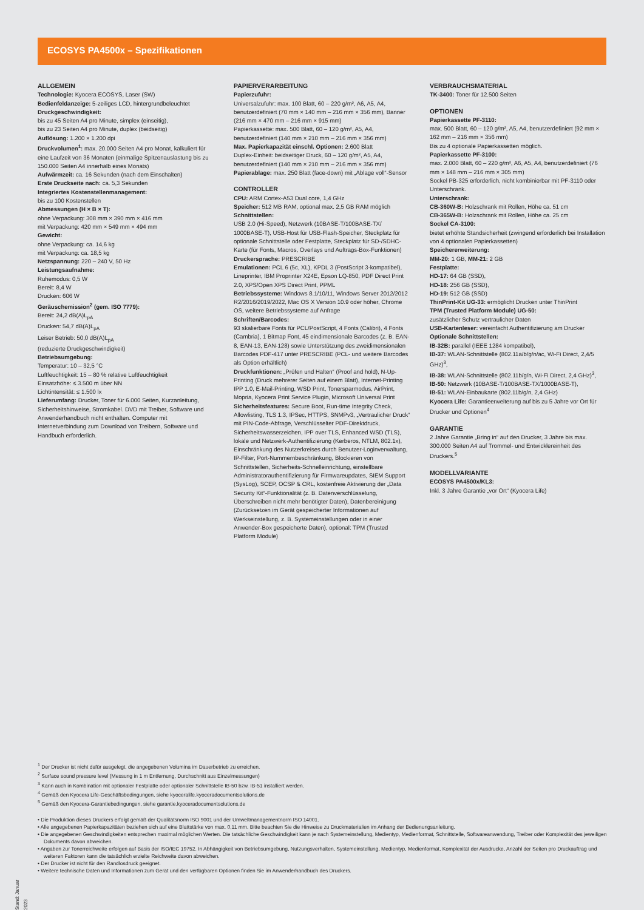ECOSYS PA4500x – Spezifikationen
ALLGEMEIN
Technologie: Kyocera ECOSYS, Laser (SW)
Bedienfeldanzeige: 5-zeiliges LCD, hintergrundbeleuchtet
Druckgeschwindigkeit:
bis zu 45 Seiten A4 pro Minute, simplex (einseitig),
bis zu 23 Seiten A4 pro Minute, duplex (beidseitig)
Auflösung: 1.200 × 1.200 dpi
Druckvolumen<sup>1</sup>: max. 20.000 Seiten A4 pro Monat, kalkuliert für eine Laufzeit von 36 Monaten (einmalige Spitzenauslastung bis zu 150.000 Seiten A4 innerhalb eines Monats)
Aufwärmzeit: ca. 16 Sekunden (nach dem Einschalten)
Erste Druckseite nach: ca. 5,3 Sekunden
Integriertes Kostenstellenmanagement:
bis zu 100 Kostenstellen
Abmessungen (H × B × T):
ohne Verpackung: 308 mm × 390 mm × 416 mm
mit Verpackung: 420 mm × 549 mm × 494 mm
Gewicht:
ohne Verpackung: ca. 14,6 kg
mit Verpackung: ca. 18,5 kg
Netzspannung: 220 – 240 V, 50 Hz
Leistungsaufnahme:
Ruhemodus: 0,5 W
Bereit: 8,4 W
Drucken: 606 W
Geräuschemission<sup>2</sup> (gem. ISO 7779):
Bereit: 24,2 dB(A)L<sub>pA</sub>
Drucken: 54,7 dB(A)L<sub>pA</sub>
Leiser Betrieb: 50,0 dB(A)L<sub>pA</sub>
(reduzierte Druckgeschwindigkeit)
Betriebsumgebung:
Temperatur: 10 – 32,5 °C
Luftfeuchtigkeit: 15 – 80 % relative Luftfeuchtigkeit
Einsatzhöhe: ≤ 3.500 m über NN
Lichtintensität: ≤ 1.500 lx
Lieferumfang: Drucker, Toner für 6.000 Seiten, Kurzanleitung, Sicherheitshinweise, Stromkabel. DVD mit Treiber, Software und Anwenderhandbuch nicht enthalten. Computer mit Internetverbindung zum Download von Treibern, Software und Handbuch erforderlich.
PAPIERVERARBEITUNG
Papierzufuhr:
Universalzufuhr: max. 100 Blatt, 60 – 220 g/m², A6, A5, A4, benutzerdefiniert (70 mm × 140 mm – 216 mm × 356 mm), Banner (216 mm × 470 mm – 216 mm × 915 mm)
Papierkassette: max. 500 Blatt, 60 – 120 g/m², A5, A4, benutzerdefiniert (140 mm × 210 mm – 216 mm × 356 mm)
Max. Papierkapazität einschl. Optionen: 2.600 Blatt
Duplex-Einheit: beidseitiger Druck, 60 – 120 g/m², A5, A4, benutzerdefiniert (140 mm × 210 mm – 216 mm × 356 mm)
Papierablage: max. 250 Blatt (face-down) mit „Ablage voll“-Sensor
CONTROLLER
CPU: ARM Cortex-A53 Dual core, 1,4 GHz
Speicher: 512 MB RAM, optional max. 2,5 GB RAM möglich
Schnittstellen:
USB 2.0 (Hi-Speed), Netzwerk (10BASE-T/100BASE-TX/ 1000BASE-T), USB-Host für USB-Flash-Speicher, Steckplatz für optionale Schnittstelle oder Festplatte, Steckplatz für SD-/SDHC-Karte (für Fonts, Macros, Overlays und Auftrags-Box-Funktionen)
Druckersprache: PRESCRIBE
Emulationen: PCL 6 (5c, XL), KPDL 3 (PostScript 3-kompatibel), Lineprinter, IBM Proprinter X24E, Epson LQ-850, PDF Direct Print 2.0, XPS/Open XPS Direct Print, PPML
Betriebssysteme: Windows 8.1/10/11, Windows Server 2012/2012 R2/2016/2019/2022, Mac OS X Version 10.9 oder höher, Chrome OS, weitere Betriebssysteme auf Anfrage
Schriften/Barcodes:
93 skalierbare Fonts für PCL/PostScript, 4 Fonts (Calibri), 4 Fonts (Cambria), 1 Bitmap Font, 45 eindimensionale Barcodes (z. B. EAN-8, EAN-13, EAN-128) sowie Unterstützung des zweidimensionalen Barcodes PDF-417 unter PRESCRIBE (PCL- und weitere Barcodes als Option erhältlich)
Druckfunktionen: „Prüfen und Halten“ (Proof and hold), N-Up-Printing (Druck mehrerer Seiten auf einem Blatt), Internet-Printing IPP 1.0, E-Mail-Printing, WSD Print, Tonersparmodus, AirPrint, Mopria, Kyocera Print Service Plugin, Microsoft Universal Print
Sicherheitsfeatures: Secure Boot, Run-time Integrity Check, Allowlisting, TLS 1.3, IPSec, HTTPS, SNMPv3, „Vertraulicher Druck“ mit PIN-Code-Abfrage, Verschlüsselter PDF-Direktdruck, Sicherheitswasserzeichen, IPP over TLS, Enhanced WSD (TLS), lokale und Netzwerk-Authentifizierung (Kerberos, NTLM, 802.1x), Einschränkung des Nutzerkreises durch Benutzer-Loginverwaltung, IP-Filter, Port-Nummernbeschränkung, Blockieren von Schnittstellen, Sicherheits-Schnelleinrichtung, einstellbare Administratorauthentifizierung für Firmwareupdates, SIEM Support (SysLog), SCEP, OCSP & CRL, kostenfreie Aktivierung der „Data Security Kit“-Funktionalität (z. B. Datenverschlüsselung, Überschreiben nicht mehr benötigter Daten), Datenbereinigung (Zurücksetzen im Gerät gespeicherter Informationen auf Werkseinstellung, z. B. Systemeinstellungen oder in einer Anwender-Box gespeicherte Daten), optional: TPM (Trusted Platform Module)
VERBRAUCHSMATERIAL
TK-3400: Toner für 12.500 Seiten
OPTIONEN
Papierkassette PF-3110:
max. 500 Blatt, 60 – 120 g/m², A5, A4, benutzerdefiniert (92 mm × 162 mm – 216 mm × 356 mm)
Bis zu 4 optionale Papierkassetten möglich.
Papierkassette PF-3100:
max. 2.000 Blatt, 60 – 220 g/m², A6, A5, A4, benutzerdefiniert (76 mm × 148 mm – 216 mm × 305 mm)
Sockel PB-325 erforderlich, nicht kombinierbar mit PF-3110 oder Unterschrank.
Unterschrank:
CB-360W-B: Holzschrank mit Rollen, Höhe ca. 51 cm
CB-365W-B: Holzschrank mit Rollen, Höhe ca. 25 cm
Sockel CA-3100:
bietet erhöhte Standsicherheit (zwingend erforderlich bei Installation von 4 optionalen Papierkassetten)
Speichererweiterung:
MM-20: 1 GB, MM-21: 2 GB
Festplatte:
HD-17: 64 GB (SSD),
HD-18: 256 GB (SSD),
HD-19: 512 GB (SSD)
ThinPrint-Kit UG-33: ermöglicht Drucken unter ThinPrint
TPM (Trusted Platform Module) UG-50:
zusätzlicher Schutz vertraulicher Daten
USB-Kartenleser: vereinfacht Authentifizierung am Drucker
Optionale Schnittstellen:
IB-32B: parallel (IEEE 1284 kompatibel),
IB-37: WLAN-Schnittstelle (802.11a/b/g/n/ac, Wi-Fi Direct, 2,4/5 GHz)<sup>3</sup>,
IB-38: WLAN-Schnittstelle (802.11b/g/n, Wi-Fi Direct, 2,4 GHz)<sup>3</sup>,
IB-50: Netzwerk (10BASE-T/100BASE-TX/1000BASE-T),
IB-51: WLAN-Einbaukarte (802.11b/g/n, 2,4 GHz)
Kyocera Life: Garantieerweiterung auf bis zu 5 Jahre vor Ort für Drucker und Optionen<sup>4</sup>
GARANTIE
2 Jahre Garantie „Bring in“ auf den Drucker, 3 Jahre bis max. 300.000 Seiten A4 auf Trommel- und Entwicklereinheit des Druckers.<sup>5</sup>
MODELLVARIANTE
ECOSYS PA4500x/KL3:
Inkl. 3 Jahre Garantie „vor Ort“ (Kyocera Life)
<sup>1</sup> Der Drucker ist nicht dafür ausgelegt, die angegebenen Volumina im Dauerbetrieb zu erreichen.
<sup>2</sup> Surface sound pressure level (Messung in 1 m Entfernung, Durchschnitt aus Einzelmessungen)
<sup>3</sup> Kann auch in Kombination mit optionaler Festplatte oder optionaler Schnittstelle IB-50 bzw. IB-51 installiert werden.
<sup>4</sup> Gemäß den Kyocera Life-Geschäftsbedingungen, siehe kyoceralife.kyoceradocumentsolutions.de
<sup>5</sup> Gemäß den Kyocera-Garantiebedingungen, siehe garantie.kyoceradocumentsolutions.de
• Die Produktion dieses Druckers erfolgt gemäß der Qualitätsnorm ISO 9001 und der Umweltmanagementnorm ISO 14001.
• Alle angegebenen Papierkapazitäten beziehen sich auf eine Blattstärke von max. 0,11 mm. Bitte beachten Sie die Hinweise zu Druckmaterialien im Anhang der Bedienungsanleitung.
• Die angegebenen Geschwindigkeiten entsprechen maximal möglichen Werten. Die tatsächliche Geschwindigkeit kann je nach Systemeinstellung, Medientyp, Medienformat, Schnittstelle, Softwareanwendung, Treiber oder Komplexität des jeweiligen Dokuments davon abweichen.
• Angaben zur Tonerreichweite erfolgen auf Basis der ISO/IEC 19752. In Abhängigkeit von Betriebsumgebung, Nutzungsverhalten, Systemeinstellung, Medientyp, Medienformat, Komplexität der Ausdrucke, Anzahl der Seiten pro Druckauftrag und weiteren Faktoren kann die tatsächlich erzielte Reichweite davon abweichen.
• Der Drucker ist nicht für den Randlosdruck geeignet.
• Weitere technische Daten und Informationen zum Gerät und den verfügbaren Optionen finden Sie im Anwenderhandbuch des Druckers.
Stand: Januar 2023